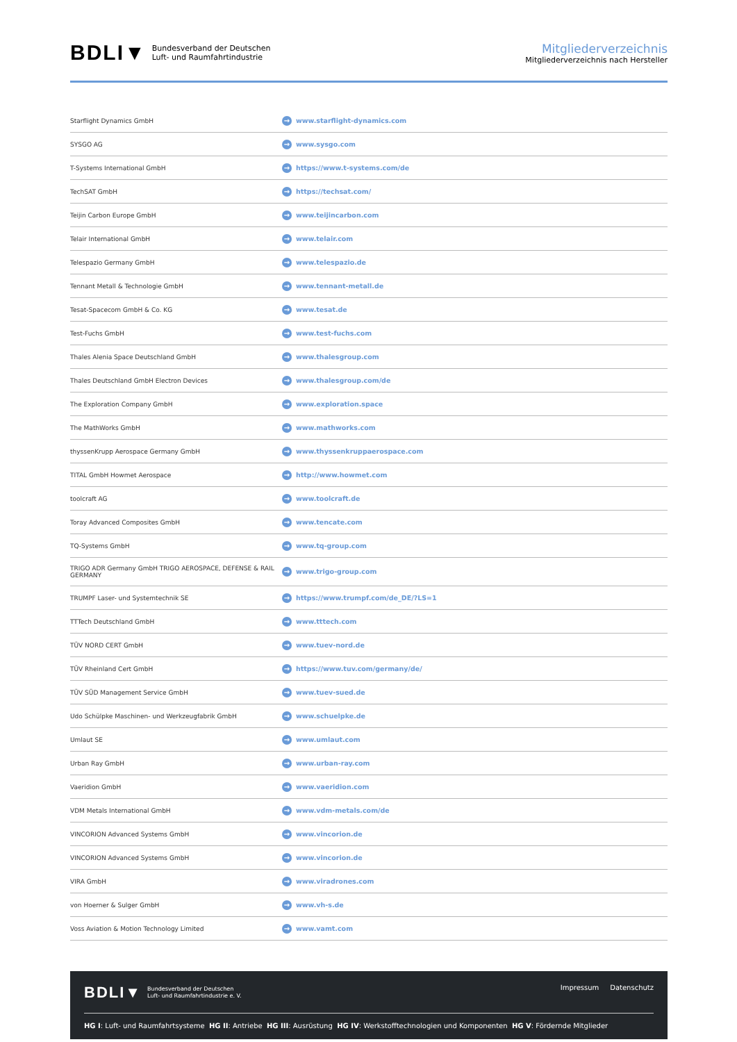BDLI▼ Bundesverband der Deutschen
Luft- und Raumfahrtindustrie
Mitgliederverzeichnis
Mitgliederverzeichnis nach Hersteller
| Starflight Dynamics GmbH | → www.starflight-dynamics.com |
| SYSGO AG | → www.sysgo.com |
| T-Systems International GmbH | → https://www.t-systems.com/de |
| TechSAT GmbH | → https://techsat.com/ |
| Teijin Carbon Europe GmbH | → www.teijincarbon.com |
| Telair International GmbH | → www.telair.com |
| Telespazio Germany GmbH | → www.telespazio.de |
| Tennant Metall & Technologie GmbH | → www.tennant-metall.de |
| Tesat-Spacecom GmbH & Co. KG | → www.tesat.de |
| Test-Fuchs GmbH | → www.test-fuchs.com |
| Thales Alenia Space Deutschland GmbH | → www.thalesgroup.com |
| Thales Deutschland GmbH Electron Devices | → www.thalesgroup.com/de |
| The Exploration Company GmbH | → www.exploration.space |
| The MathWorks GmbH | → www.mathworks.com |
| thyssenKrupp Aerospace Germany GmbH | → www.thyssenkruppaerospace.com |
| TITAL GmbH Howmet Aerospace | → http://www.howmet.com |
| toolcraft AG | → www.toolcraft.de |
| Toray Advanced Composites GmbH | → www.tencate.com |
| TQ-Systems GmbH | → www.tq-group.com |
| TRIGO ADR Germany GmbH TRIGO AEROSPACE, DEFENSE & RAIL GERMANY | → www.trigo-group.com |
| TRUMPF Laser- und Systemtechnik SE | → https://www.trumpf.com/de_DE/?LS=1 |
| TTTech Deutschland GmbH | → www.tttech.com |
| TÜV NORD CERT GmbH | → www.tuev-nord.de |
| TÜV Rheinland Cert GmbH | → https://www.tuv.com/germany/de/ |
| TÜV SÜD Management Service GmbH | → www.tuev-sued.de |
| Udo Schülpke Maschinen- und Werkzeugfabrik GmbH | → www.schuelpke.de |
| Umlaut SE | → www.umlaut.com |
| Urban Ray GmbH | → www.urban-ray.com |
| Vaeridion GmbH | → www.vaeridion.com |
| VDM Metals International GmbH | → www.vdm-metals.com/de |
| VINCORION Advanced Systems GmbH | → www.vincorion.de |
| VINCORION Advanced Systems GmbH | → www.vincorion.de |
| VIRA GmbH | → www.viradrones.com |
| von Hoerner & Sulger GmbH | → www.vh-s.de |
| Voss Aviation & Motion Technology Limited | → www.vamt.com |
BDLI▼ Bundesverband der Deutschen
Luft- und Raumfahrtindustrie e. V.
Impressum Datenschutz
HG I: Luft- und Raumfahrtsysteme HG II: Antriebe HG III: Ausrüstung HG IV: Werkstofftechnologien und Komponenten HG V: Fördernde Mitglieder